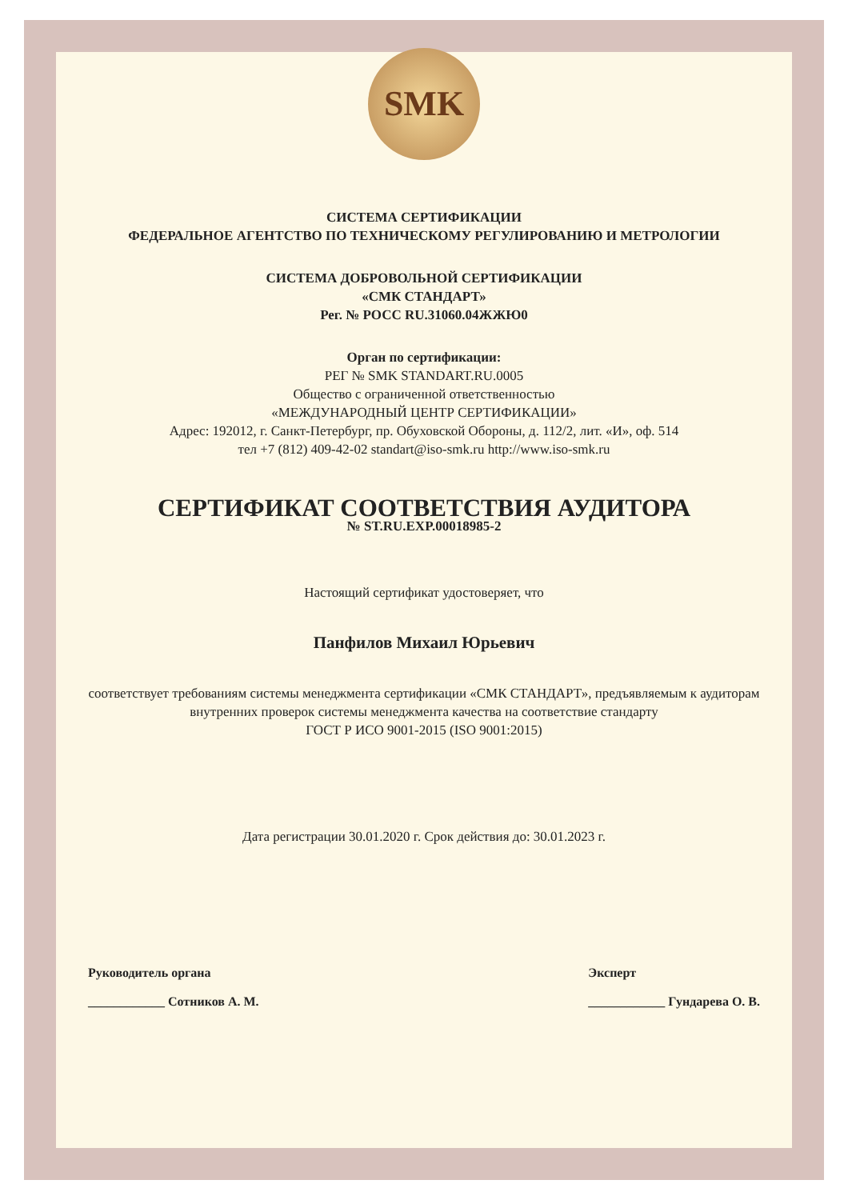SMK
СИСТЕМА СЕРТИФИКАЦИИ
ФЕДЕРАЛЬНОЕ АГЕНТСТВО ПО ТЕХНИЧЕСКОМУ РЕГУЛИРОВАНИЮ И МЕТРОЛОГИИ
СИСТЕМА ДОБРОВОЛЬНОЙ СЕРТИФИКАЦИИ
«СМК СТАНДАРТ»
Рег. № РОСС RU.31060.04ЖЖЮ0
Орган по сертификации:
РЕГ № SMK STANDART.RU.0005
Общество с ограниченной ответственностью
«МЕЖДУНАРОДНЫЙ ЦЕНТР СЕРТИФИКАЦИИ»
Адрес: 192012, г. Санкт-Петербург, пр. Обуховской Обороны, д. 112/2, лит. «И», оф. 514
тел +7 (812) 409-42-02 standart@iso-smk.ru http://www.iso-smk.ru
СЕРТИФИКАТ СООТВЕТСТВИЯ АУДИТОРА
№ ST.RU.EXP.00018985-2
Настоящий сертификат удостоверяет, что
Панфилов Михаил Юрьевич
соответствует требованиям системы менеджмента сертификации «СМК СТАНДАРТ», предъявляемым к аудиторам внутренних проверок системы менеджмента качества на соответствие стандарту
ГОСТ Р ИСО 9001-2015 (ISO 9001:2015)
Дата регистрации 30.01.2020 г. Срок действия до: 30.01.2023 г.
Руководитель органа
____________ Сотников А. М.
Эксперт
____________ Гундарева О. В.